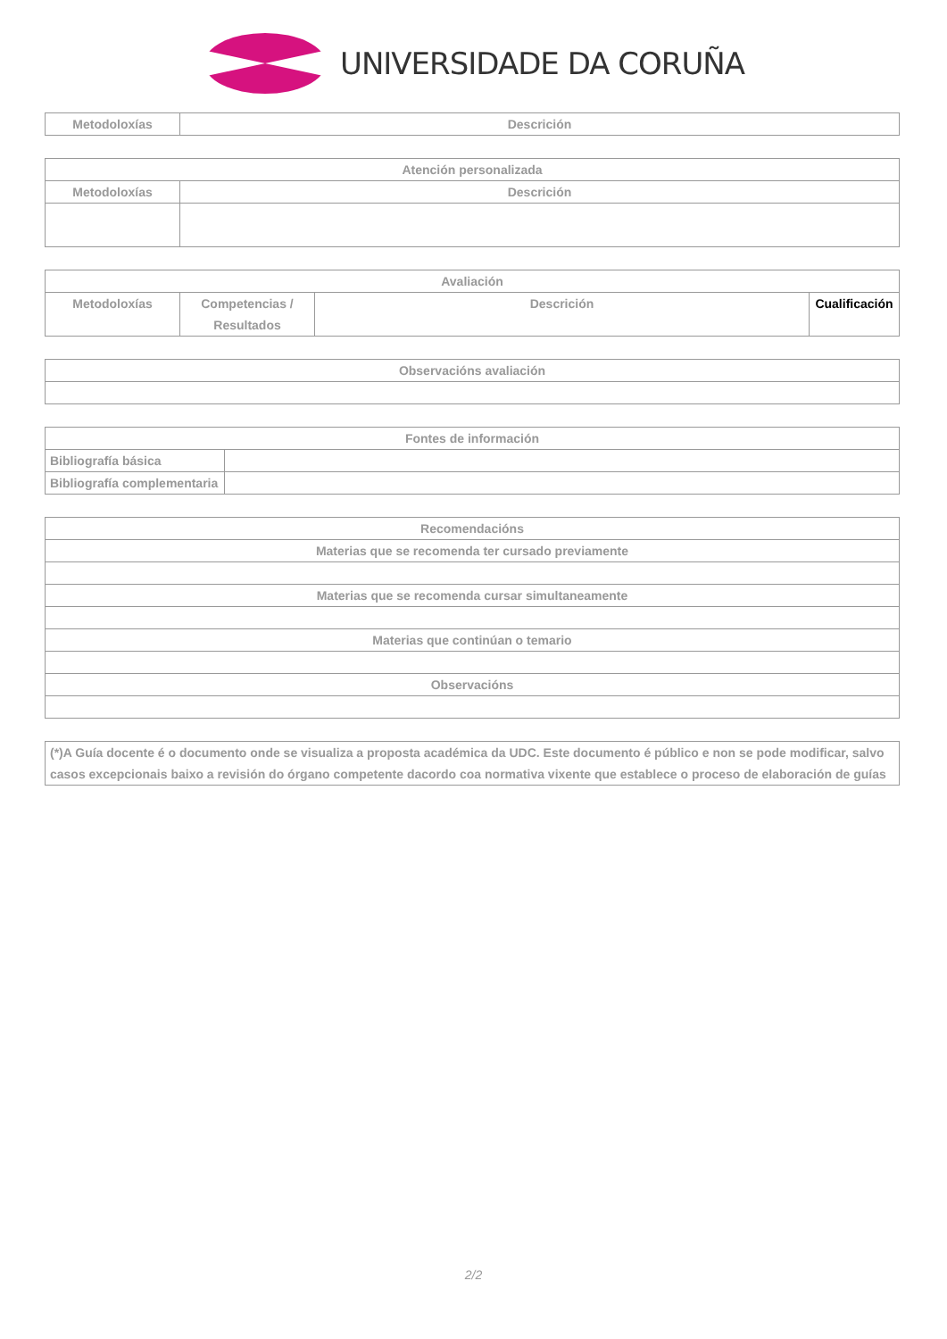UNIVERSIDADE DA CORUÑA
| Metodoloxías | Descrición |
| --- | --- |
| Atención personalizada | |
| --- | --- |
| Metodoloxías | Descrición |
| Avaliación | | | |
| --- | --- | --- | --- |
| Metodoloxías | Competencias / Resultados | Descrición | Cualificación |
| Observacións avaliación |
| --- |
| Fontes de información | |
| --- | --- |
| Bibliografía básica | |
| Bibliografía complementaria | |
| Recomendacións |
| --- |
| Materias que se recomenda ter cursado previamente |
| Materias que se recomenda cursar simultaneamente |
| Materias que continúan o temario |
| Observacións |
| (*)A Guía docente é o documento onde se visualiza a proposta académica da UDC. Este documento é público e non se pode modificar, salvo casos excepcionais baixo a revisión do órgano competente dacordo coa normativa vixente que establece o proceso de elaboración de guías |
2/2